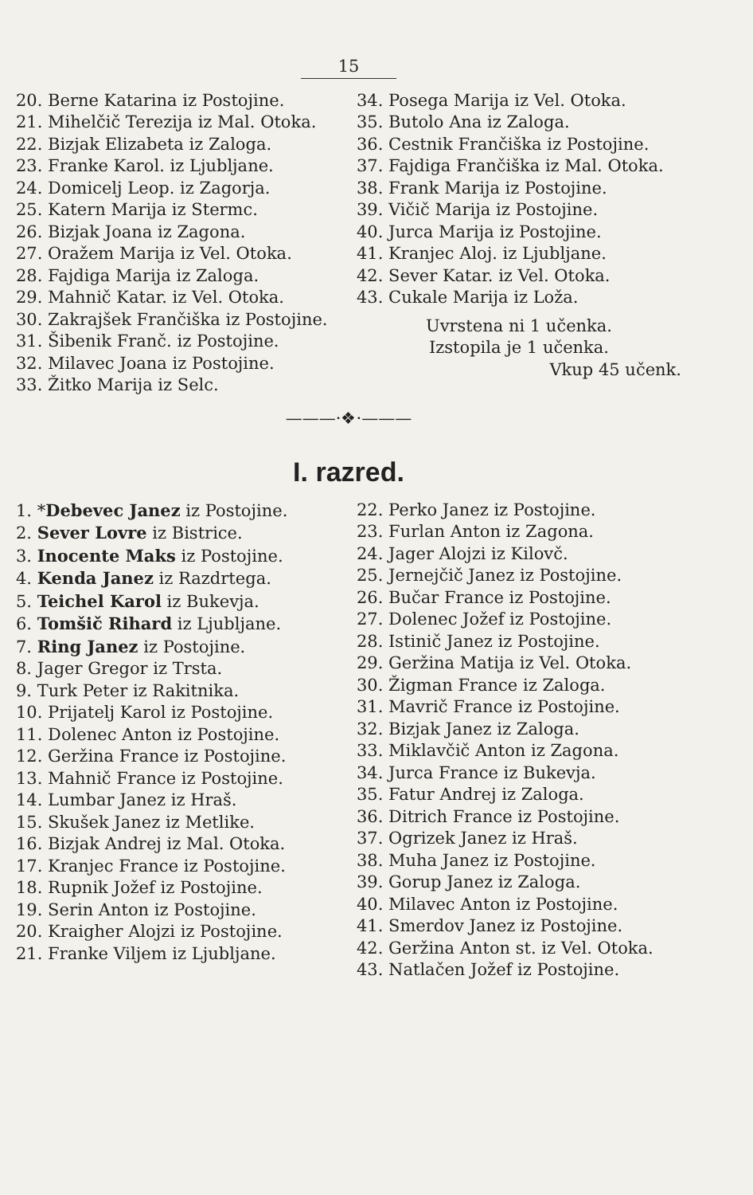15
20. Berne Katarina iz Postojine.
21. Mihelčič Terezija iz Mal. Otoka.
22. Bizjak Elizabeta iz Zaloga.
23. Franke Karol. iz Ljubljane.
24. Domicelj Leop. iz Zagorja.
25. Katern Marija iz Stermc.
26. Bizjak Joana iz Zagona.
27. Oražem Marija iz Vel. Otoka.
28. Fajdiga Marija iz Zaloga.
29. Mahnič Katar. iz Vel. Otoka.
30. Zakrajšek Frančiška iz Postojine.
31. Šibenik Franč. iz Postojine.
32. Milavec Joana iz Postojine.
33. Žitko Marija iz Selc.
34. Posega Marija iz Vel. Otoka.
35. Butolo Ana iz Zaloga.
36. Cestnik Frančiška iz Postojine.
37. Fajdiga Frančiška iz Mal. Otoka.
38. Frank Marija iz Postojine.
39. Vičič Marija iz Postojine.
40. Jurca Marija iz Postojine.
41. Kranjec Aloj. iz Ljubljane.
42. Sever Katar. iz Vel. Otoka.
43. Cukale Marija iz Loža.
Uvrstena ni 1 učenka.
Izstopila je 1 učenka.
Vkup 45 učenk.
———·❖·———
I. razred.
1. *Debevec Janez iz Postojine.
2. Sever Lovre iz Bistrice.
3. Inocente Maks iz Postojine.
4. Kenda Janez iz Razdrtega.
5. Teichel Karol iz Bukevja.
6. Tomšič Rihard iz Ljubljane.
7. Ring Janez iz Postojine.
8. Jager Gregor iz Trsta.
9. Turk Peter iz Rakitnika.
10. Prijatelj Karol iz Postojine.
11. Dolenec Anton iz Postojine.
12. Geržina France iz Postojine.
13. Mahnič France iz Postojine.
14. Lumbar Janez iz Hraš.
15. Skušek Janez iz Metlike.
16. Bizjak Andrej iz Mal. Otoka.
17. Kranjec France iz Postojine.
18. Rupnik Jožef iz Postojine.
19. Serin Anton iz Postojine.
20. Kraigher Alojzi iz Postojine.
21. Franke Viljem iz Ljubljane.
22. Perko Janez iz Postojine.
23. Furlan Anton iz Zagona.
24. Jager Alojzi iz Kilovč.
25. Jernejčič Janez iz Postojine.
26. Bučar France iz Postojine.
27. Dolenec Jožef iz Postojine.
28. Istinič Janez iz Postojine.
29. Geržina Matija iz Vel. Otoka.
30. Žigman France iz Zaloga.
31. Mavrič France iz Postojine.
32. Bizjak Janez iz Zaloga.
33. Miklavčič Anton iz Zagona.
34. Jurca France iz Bukevja.
35. Fatur Andrej iz Zaloga.
36. Ditrich France iz Postojine.
37. Ogrizek Janez iz Hraš.
38. Muha Janez iz Postojine.
39. Gorup Janez iz Zaloga.
40. Milavec Anton iz Postojine.
41. Smerdov Janez iz Postojine.
42. Geržina Anton st. iz Vel. Otoka.
43. Natlačen Jožef iz Postojine.